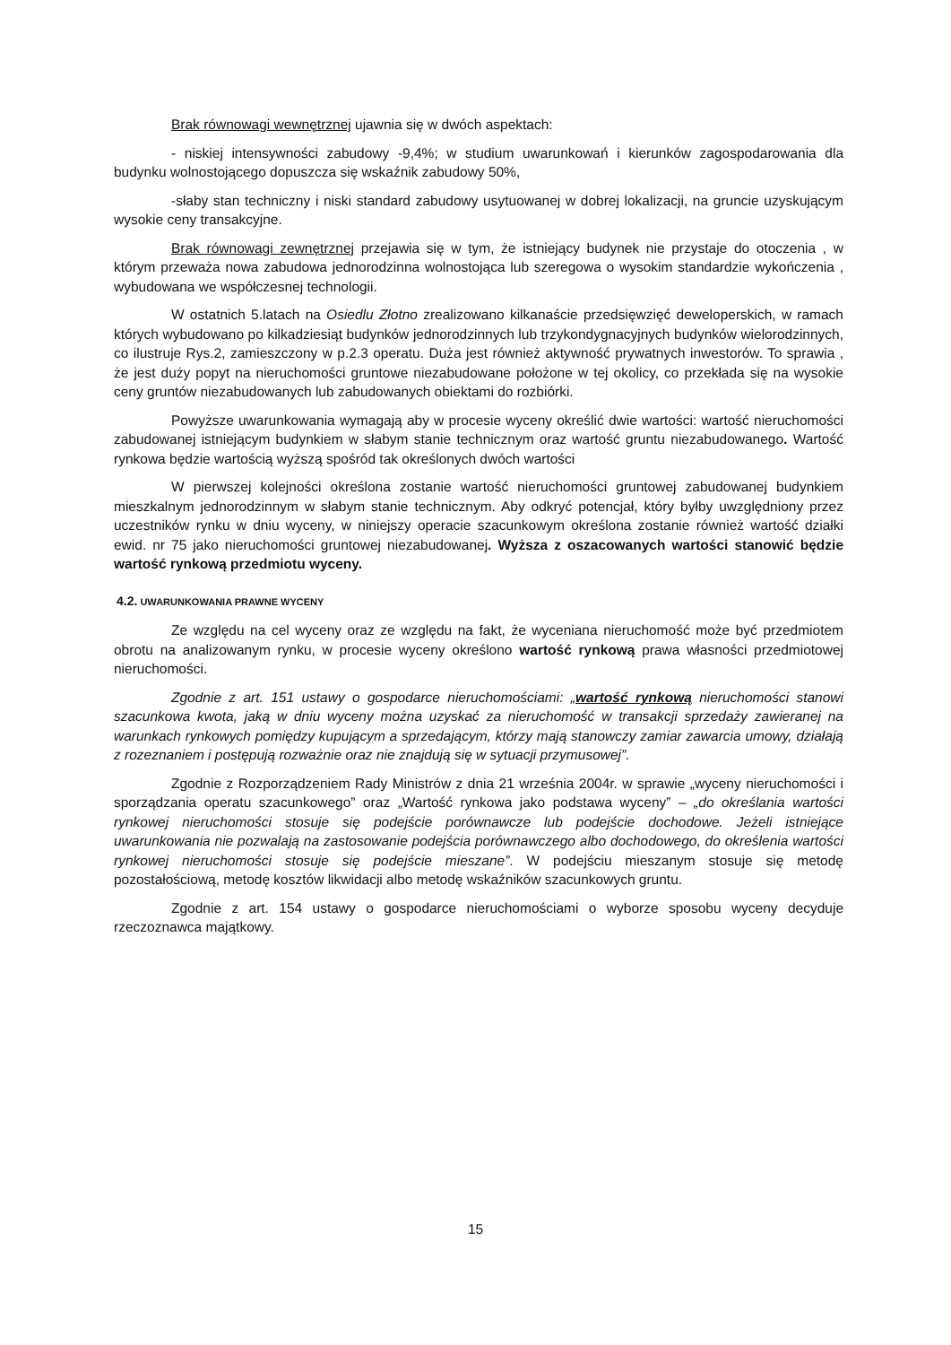Brak równowagi wewnętrznej ujawnia się w dwóch aspektach:
- niskiej intensywności zabudowy -9,4%; w studium uwarunkowań i kierunków zagospodarowania dla budynku wolnostojącego dopuszcza się wskaźnik zabudowy 50%,
-słaby stan techniczny i niski standard zabudowy usytuowanej w dobrej lokalizacji, na gruncie uzyskującym wysokie ceny transakcyjne.
Brak równowagi zewnętrznej przejawia się w tym, że istniejący budynek nie przystaje do otoczenia , w którym przeważa nowa zabudowa jednorodzinna wolnostojąca lub szeregowa o wysokim standardzie wykończenia , wybudowana we współczesnej technologii.
W ostatnich 5.latach na Osiedlu Złotno zrealizowano kilkanaście przedsięwzięć deweloperskich, w ramach których wybudowano po kilkadziesiąt budynków jednorodzinnych lub trzykondygnacyjnych budynków wielorodzinnych, co ilustruje Rys.2, zamieszczony w p.2.3 operatu. Duża jest również aktywność prywatnych inwestorów. To sprawia , że jest duży popyt na nieruchomości gruntowe niezabudowane położone w tej okolicy, co przekłada się na wysokie ceny gruntów niezabudowanych lub zabudowanych obiektami do rozbiórki.
Powyższe uwarunkowania wymagają aby w procesie wyceny określić dwie wartości: wartość nieruchomości zabudowanej istniejącym budynkiem w słabym stanie technicznym oraz wartość gruntu niezabudowanego. Wartość rynkowa będzie wartością wyższą spośród tak określonych dwóch wartości
W pierwszej kolejności określona zostanie wartość nieruchomości gruntowej zabudowanej budynkiem mieszkalnym jednorodzinnym w słabym stanie technicznym. Aby odkryć potencjał, który byłby uwzględniony przez uczestników rynku w dniu wyceny, w niniejszy operacie szacunkowym określona zostanie również wartość działki ewid. nr 75 jako nieruchomości gruntowej niezabudowanej. Wyższa z oszacowanych wartości stanowić będzie wartość rynkową przedmiotu wyceny.
4.2. UWARUNKOWANIA PRAWNE WYCENY
Ze względu na cel wyceny oraz ze względu na fakt, że wyceniana nieruchomość może być przedmiotem obrotu na analizowanym rynku, w procesie wyceny określono wartość rynkową prawa własności przedmiotowej nieruchomości.
Zgodnie z art. 151 ustawy o gospodarce nieruchomościami: „wartość rynkową nieruchomości stanowi szacunkowa kwota, jaką w dniu wyceny można uzyskać za nieruchomość w transakcji sprzedaży zawieranej na warunkach rynkowych pomiędzy kupującym a sprzedającym, którzy mają stanowczy zamiar zawarcia umowy, działają z rozeznaniem i postępują rozważnie oraz nie znajdują się w sytuacji przymusowej”.
Zgodnie z Rozporządzeniem Rady Ministrów z dnia 21 września 2004r. w sprawie „wyceny nieruchomości i sporządzania operatu szacunkowego” oraz „Wartość rynkowa jako podstawa wyceny” – „do określania wartości rynkowej nieruchomości stosuje się podejście porównawcze lub podejście dochodowe. Jeżeli istniejące uwarunkowania nie pozwalają na zastosowanie podejścia porównawczego albo dochodowego, do określenia wartości rynkowej nieruchomości stosuje się podejście mieszane”. W podejściu mieszanym stosuje się metodę pozostałościową, metodę kosztów likwidacji albo metodę wskaźników szacunkowych gruntu.
Zgodnie z art. 154 ustawy o gospodarce nieruchomościami o wyborze sposobu wyceny decyduje rzeczoznawca majątkowy.
15